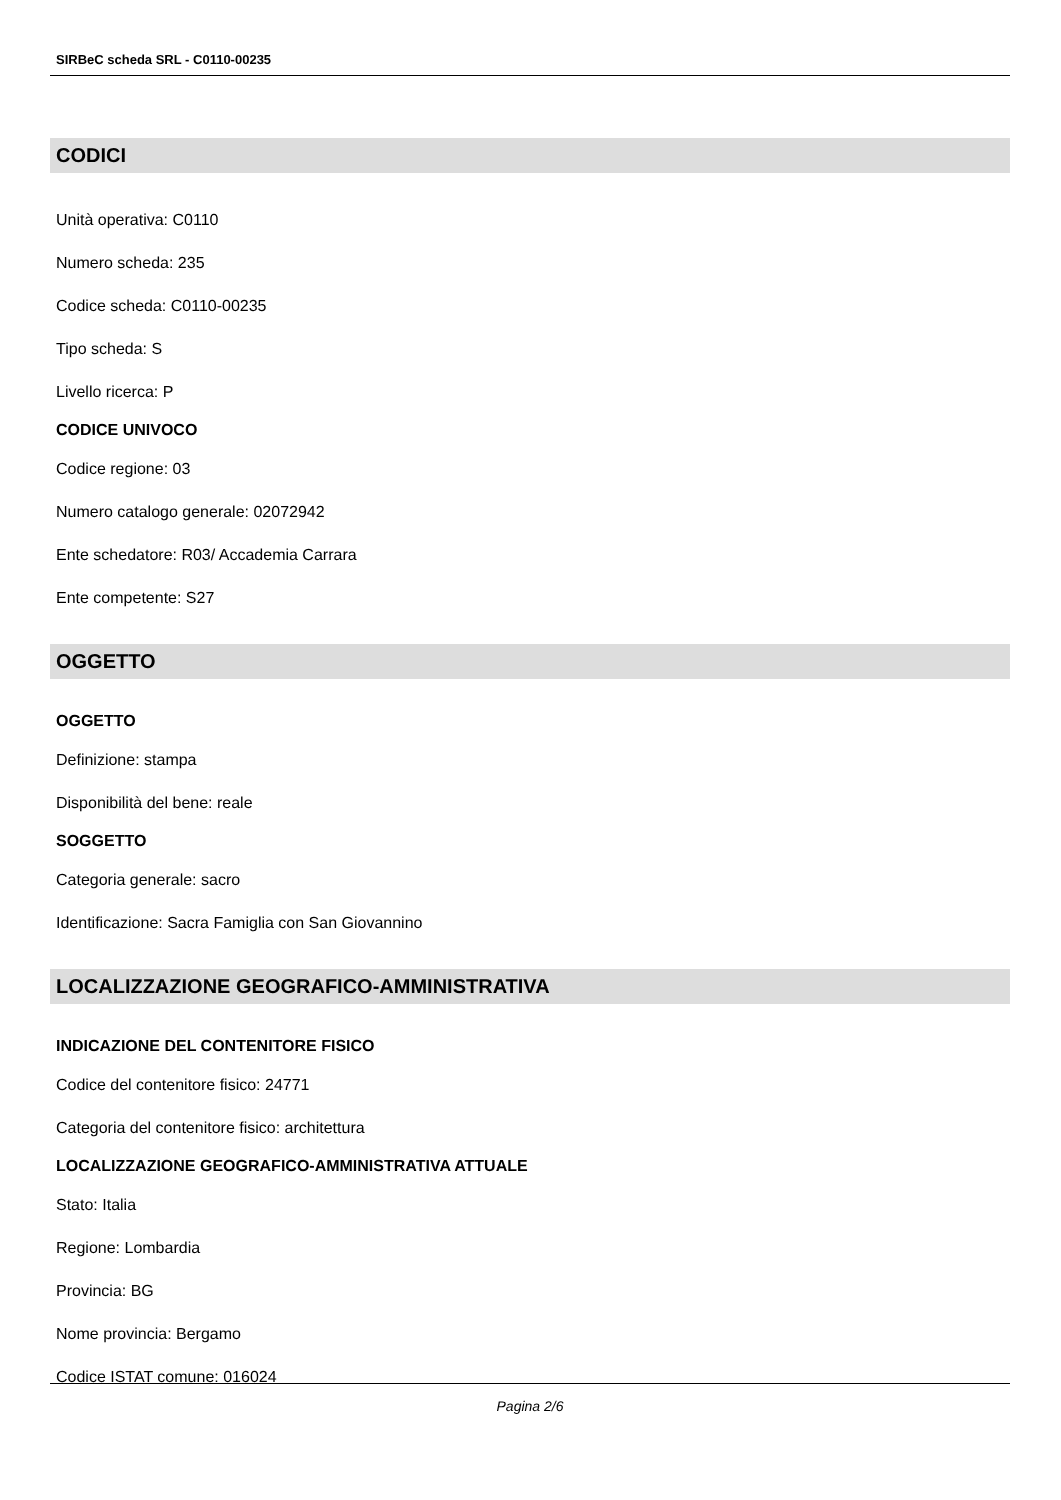SIRBeC scheda SRL - C0110-00235
CODICI
Unità operativa: C0110
Numero scheda: 235
Codice scheda: C0110-00235
Tipo scheda: S
Livello ricerca: P
CODICE UNIVOCO
Codice regione: 03
Numero catalogo generale: 02072942
Ente schedatore: R03/ Accademia Carrara
Ente competente: S27
OGGETTO
OGGETTO
Definizione: stampa
Disponibilità del bene: reale
SOGGETTO
Categoria generale: sacro
Identificazione: Sacra Famiglia con San Giovannino
LOCALIZZAZIONE GEOGRAFICO-AMMINISTRATIVA
INDICAZIONE DEL CONTENITORE FISICO
Codice del contenitore fisico: 24771
Categoria del contenitore fisico: architettura
LOCALIZZAZIONE GEOGRAFICO-AMMINISTRATIVA ATTUALE
Stato: Italia
Regione: Lombardia
Provincia: BG
Nome provincia: Bergamo
Codice ISTAT comune: 016024
Pagina 2/6